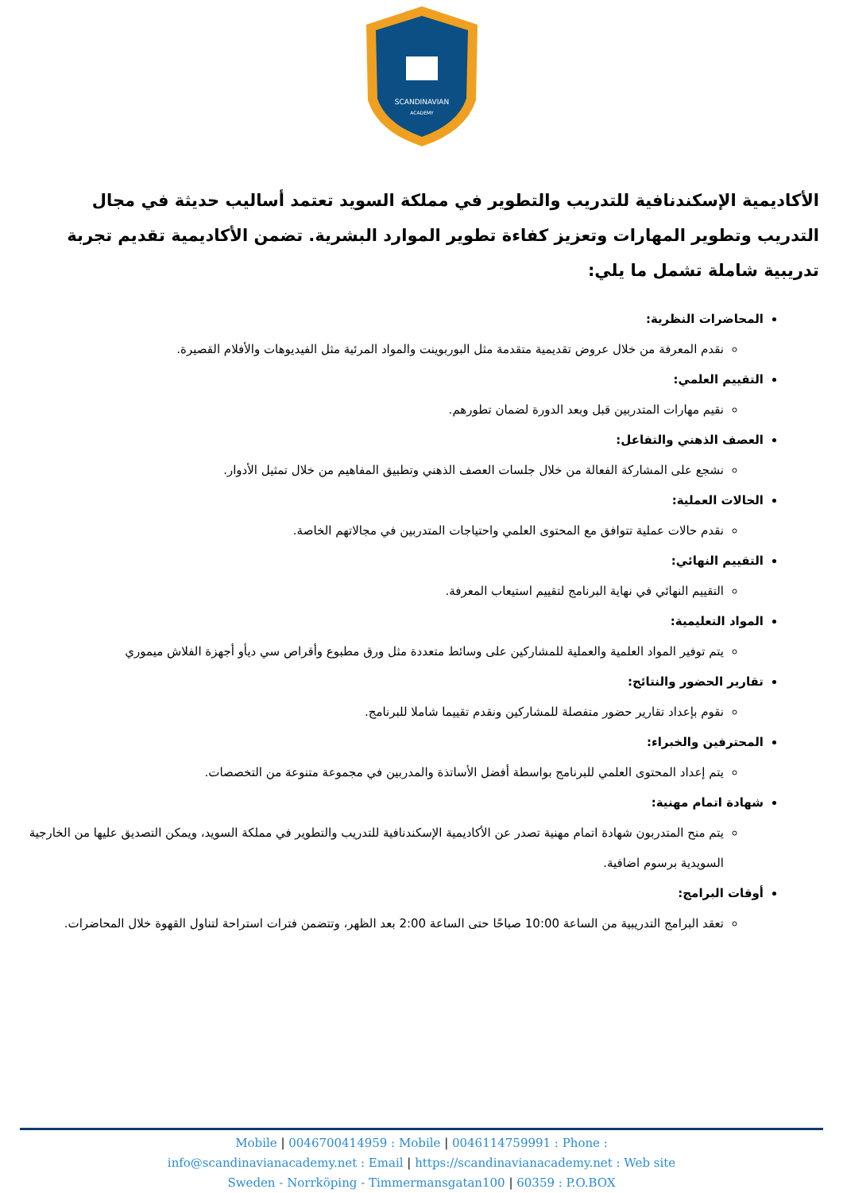SCANDINAVIAN
ACADEMY
الأكاديمية الإسكندنافية للتدريب والتطوير في مملكة السويد تعتمد أساليب حديثة في مجال التدريب وتطوير المهارات وتعزيز كفاءة تطوير الموارد البشرية. تضمن الأكاديمية تقديم تجربة تدريبية شاملة تشمل ما يلي:
المحاضرات النظرية:
نقدم المعرفة من خلال عروض تقديمية متقدمة مثل البوربوينت والمواد المرئية مثل الفيديوهات والأفلام القصيرة.
التقييم العلمي:
نقيم مهارات المتدربين قبل وبعد الدورة لضمان تطورهم.
العصف الذهني والتفاعل:
نشجع على المشاركة الفعالة من خلال جلسات العصف الذهني وتطبيق المفاهيم من خلال تمثيل الأدوار.
الحالات العملية:
نقدم حالات عملية تتوافق مع المحتوى العلمي واحتياجات المتدربين في مجالاتهم الخاصة.
التقييم النهائي:
التقييم النهائي في نهاية البرنامج لتقييم استيعاب المعرفة.
المواد التعليمية:
يتم توفير المواد العلمية والعملية للمشاركين على وسائط متعددة مثل ورق مطبوع وأقراص سي ديأو أجهزة الفلاش ميموري
تقارير الحضور والنتائج:
نقوم بإعداد تقارير حضور متفصلة للمشاركين ونقدم تقييما شاملا للبرنامج.
المحترفين والخبراء:
يتم إعداد المحتوى العلمي للبرنامج بواسطة أفضل الأساتذة والمدربين في مجموعة متنوعة من التخصصات.
شهادة اتمام مهنية:
يتم منح المتدربون شهادة اتمام مهنية تصدر عن الأكاديمية الإسكندنافية للتدريب والتطوير في مملكة السويد، ويمكن التصديق عليها من الخارجية السويدية برسوم اضافية.
أوقات البرامج:
تعقد البرامج التدريبية من الساعة 10:00 صباحًا حتى الساعة 2:00 بعد الظهر، وتتضمن فترات استراحة لتناول القهوة خلال المحاضرات.
Mobile | 0046700414959 : Mobile | 0046114759991 : Phone :
info@scandinavianacademy.net : Email | https://scandinavianacademy.net : Web site
Sweden - Norrköping - Timmermansgatan100 | 60359 : P.O.BOX